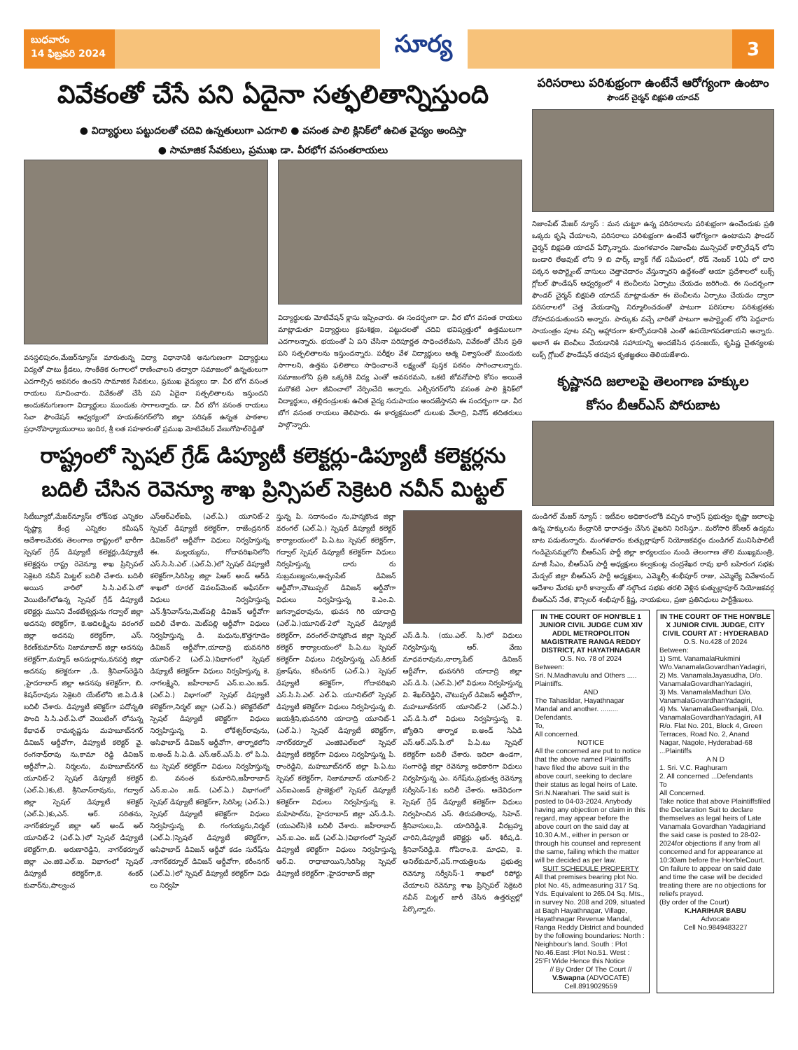బుధవారం
14 ఫిబ్రవరి 2024
సూర్య
3
వివేకంతో చేసే పని ఏదైనా సత్ఫలితాన్నిస్తుంది
● విద్యార్థులు పట్టుదలతో చదివి ఉన్నతులుగా ఎదగాలి ● వసంత పాలి క్లినిక్‌లో ఉచిత వైద్యం అందిస్తా
● సామాజిక సేవకులు, ప్రముఖ డా. వీరభోగ వసంతరాయలు
వనస్థలిపురం,మేజర్‌న్యూస్‌ః మారుతున్న విద్యా విధానానికి అనుగుణంగా విద్యార్థులు విద్యతో పాటు క్రీడలు, సాంకేతిక రంగాలలో రాణించాలని తద్వారా సమాజంలో ఉన్నతులుగా ఎదగాల్సిన అవసరం ఉందని సామాజిక సేవకులు, ప్రముఖ వైద్యులు డా. వీర బోగ వసంత రాయలు సూచించారు. వివేకంతో చేసే పని ఏదైనా సత్ఫలితాలను ఇస్తుందని అందుకనుగుణంగా విద్యార్థులు ముందుకు సాగాలన్నారు. డా. వీర బోగ వసంత రాయలు సేవా ఫౌండేషన్ ఆధ్వర్యంలో హయత్‌నగర్‌లోని జిల్లా పరిషత్ ఉన్నత పాఠశాల ప్రధానోపాధ్యాయురాలు ఇందిర, శ్రీ లత సహకారంతో ప్రముఖ మోటివేటర్ వేణుగోపాల్‌రెడ్డితో
విద్యార్థులకు మోటివేషన్ క్లాసు ఇప్పించారు. ఈ సందర్భంగా డా. వీర బోగ వసంత రాయలు మాట్లాడుతూ విద్యార్థులు క్రమశిక్షణ, పట్టుదలతో చదివి భవిష్యత్తులో ఉత్తములుగా ఎదగాలన్నారు. భయంతో ఏ పని చేసినా పరిపూర్ణత సాధించలేమని, వివేకంతో చేసిన ప్రతి పని సత్ఫలితాలను ఇస్తుందన్నారు. పరీక్షల వేళ విద్యార్థులు ఆత్మ విశ్వాసంతో ముందుకు సాగాలని, ఉత్తమ ఫలితాలు సాధించాలనే లక్ష్యంతో పుస్తక పఠనం సాగించాలన్నారు. సమాజంలోని ప్రతి ఒక్కరికి విద్య ఎంతో అవసరమని, ఒకటి జోవనోపాధి కోసం అయితే మరొకటి ఎలా జీవించాలో నేర్పించేది అన్నారు. ఎల్బీనగర్‌లోని వసంత పాలి క్లినిక్‌లో విద్యార్థులు, తల్లిదండ్రులకు ఉచిత వైద్య సదుపాయం అందజేస్తానని ఈ సందర్భంగా డా. వీర బోగ వసంత రాయలు తెలిపారు. ఈ కార్యక్రమంలో దులుకు వేలాద్రి, వినోద్ తదితరులు పాల్గొన్నారు.
రాష్ట్రంలో స్పెషల్ గ్రేడ్ డిప్యూటీ కలెక్టర్లు-డిప్యూటీ కలెక్టర్లను
బదిలీ చేసిన రెవెన్యూ శాఖ ప్రిన్సిపల్ సెక్రెటరి నవీన్ మిట్టల్
సిటీబ్యూరో,మేజర్‌న్యూస్‌ః లోక్‌సభ ఎన్నికల దృష్ట్యా కేంద్ర ఎన్నికల కమీషన్ ఆదేశాలమేరకు తెలంగాణ రాష్ట్రంలో భారీగా స్పెషల్ గ్రేడ్ డిప్యూటీ కలెక్టర్లు,డిప్యూటీ కలెక్టర్లను రాష్ట్ర రెవెన్యూ శాఖ ప్రిన్సిపల్ సెక్రెటరి నవీన్ మిట్టల్ బదిలీ చేశారు. బదిలీ అయిన వారిలో సి.సి.ఎల్.ఏ.లో వెయిటింగ్‌లోఉన్న స్పెషల్ గ్రేడ్ డిప్యూటీ కలెక్టర్లు మునిని వేంకటేశ్వర్లును గద్వాల్ జిల్లా అదనపు కలెక్టర్‌గా, కె.ఆదిలక్ష్మిను వరంగల్ జిల్లా అదనపు కలెక్టర్‌గా, ఎస్. కిరణ్‌కుమార్‌ను నిజామాబాద్ జిల్లా అదనపు కలెక్టర్‌గా,మహ్మద్ అసదుల్లాను,వనపర్తి జిల్లా అదనపు కలెక్టరుగా ,డి. శ్రీనివాస్‌రెడ్డిని ,హైదరాబాద్ జిల్లా అదనపు కలెక్టర్‌గా, బి. కిషన్‌రావును సెక్రెటరి యేట్‌లోని జి.ఏ.డి.కి బదిలీ చేశారు. డిప్యూటీ కలెక్టర్‌గా పదోన్నతి పొంది సి.సి.ఎల్.ఏ.లో వెయిటింగ్ లోనున్న కేథావత్ రామకృష్ణను మహబూబ్‌నగర్ డివిజన్ ఆర్డీవోగా, డిప్యూటీ కలెక్టర్ వై. రంగనాథ్‌రావు ను,కామా రెడ్డి డివిజన్ ఆర్డీవోగా,ఏ. నిర్మలను, మహబూబ్‌నగర్ యూనిట్-2 స్పెషల్ డిప్యూటీ కలెక్టర్ (ఎల్.ఏ.)కు,టి. శ్రీనివాస్‌రావును, గద్వాల్ జిల్లా స్పెషల్ డిప్యూటీ కలెక్టర్ (ఎల్.ఏ.)కు,ఎన్. ఆర్. సరితను, నాగర్‌కర్నూల్ జిల్లా ఆర్ అండ్ ఆర్ యూనిట్-2 (ఎల్.ఏ.)లో స్పెషల్ డిప్యూటీ కలెక్టర్‌గా,బి. అరుణారెడ్డిని, నాగర్‌కర్నూల్ జిల్లా ఎం.జికె.ఎల్.ఐ. విభాగంలో స్పెషల్ డిప్యూటీ కలెక్టర్‌గా,కె. శంకర్ కువార్‌ను,పాల్వంచ
ఎస్ఆర్ఎల్ఐపి, (ఎల్.ఏ.) యూనిట్-2 స్పెషల్ డిప్యూటీ కలెక్టర్‌గా, రాజేంద్రనగర్ డివిజన్‌లో ఆర్డీవోగా విధులు నిర్వహిస్తున్న ఈ. మల్లయ్యను, గోదావరిఖనిలోని ఎస్.సి.సి.ఎల్ .(ఎల్.ఏ.)లో స్పెషల్ డిప్యూటీ కలెక్టర్‌గా,సిరిసిల్ల జిల్లా పిఆర్ అండ్ ఆర్‌డి శాఖలో రూరల్ డెవలప్‌మెంట్ ఆఫీసర్‌గా విధులు నిర్వహిస్తున్న ఎన్.శ్రీనివాస్‌ను,మెట్‌పల్లి డివిజన్ ఆర్డీవోగా బదిలీ చేశారు. మెట్‌పల్లి ఆర్డీవోగా విధులు నిర్వహిస్తున్న డి. మధును,కొత్తగూడెం డివిజన్ ఆర్డీవోగా,యాదాద్రి భువనగిరి యూనిట్-2 (ఎల్.ఏ.)విభాగంలో స్పెషల్ డిప్యూటీ కలెక్టర్‌గా విధులు నిర్వహిస్తున్న కె. నాగలక్ష్మిని, జహీరాబాద్ ఎన్.ఐ.ఎం.జడ్. (ఎల్.ఏ.) విభాగంలో స్పెషల్ డిప్యూటీ కలెక్టర్‌గా,నిర్మల్ జిల్లా (ఎల్.ఏ.) కలెక్టరేట్‌లో స్పెషల్ డిప్యూటీ కలెక్టర్‌గా విధులు నిర్వహిస్తున్న వి. లోకేశ్వర్‌రావును, ఆసిఫాబాద్ డివిజన్ ఆర్డీవోగా, తార్నాకలోని ఐ.అండ్ సి.ఏ.డి. ఎస్.ఆర్.ఎస్.పి. లో పి.ఏ. టు స్పెషల్ కలెక్టర్‌గా విధులు నిర్వహిస్తున్న బి. వనంత కుమారిని,జహీరాబాద్ ఎన్.ఐ.ఎం .జడ్. (ఎల్.ఏ.) విభాగంలో స్పెషల్ డిప్యూటీ కలెక్టర్‌గా, సిరిసిల్ల (ఎల్.ఏ.) స్పెషల్ డిప్యూటీ కలెక్టర్‌గా విధులు నిర్వహిస్తున్న బి. గంగయ్యను,నిర్మల్ (ఎల్.ఏ.)స్పెషల్ డిప్యూటీ కలెక్టర్‌గా, ఆసిఫాబాద్ డివిజన్ ఆర్డీవో కడం సురేష్‌ను ,నాగర్‌కర్నూల్ డివిజన్ ఆర్డీవోగా, కరీంనగర్ (ఎల్.ఏ.)లో స్పెషల్ డిప్యూటీ కలెక్టర్‌గా విధు లు నిర్వహి
స్తున్న పి. సదానందం ను,హన్మకొండ జిల్లా వరంగల్ (ఎల్.ఏ.) స్పెషల్ డిప్యూటీ కలెక్టర్ కార్యాలయంలో పి.ఏ.టు స్పెషల్ కలెక్టర్‌గా, గద్వాల్ స్పెషల్ డిప్యూటీ కలెక్టర్‌గా విధులు నిర్వహిస్తున్న దారు రు సుబ్రమణ్యంను,అచ్చంపేట్ డివిజన్ ఆర్డీవోగా,చౌటుప్పల్ డివిజన్ ఆర్డీవోగా విధులు నిర్వహిస్తున్న కె.ఎం.వి. జగన్నాథరావును, భువన గిరి యాదాద్రి (ఎల్.ఏ.)యూనిట్-2లో స్పెషల్ డిప్యూటీ కలెక్టర్‌గా, వరంగల్-హన్మకొండ జిల్లా స్పెషల్ కలెక్టర్ కార్యాలయంలో పి.ఏ.టు స్పెషల్ కలెక్టర్‌గా విధులు నిర్వహిస్తున్న ఎస్.కిరణ్ ప్రకాష్‌ను, కరీంనగర్ (ఎల్.ఏ.) స్పెషల్ డిప్యూటీ కలెక్టర్‌గా, గోదావరిఖని ఎస్.సి.సి.ఎల్. ఎల్.ఏ. యూనిట్‌లో స్పెషల్ డిప్యూటీ కలెక్టర్‌గా విధులు నిర్వహిస్తున్న బి. జయశ్రీని,భువనగిరి యాదాద్రి యూనిట్-1 (ఎల్.ఏ.) స్పెషల్ డిప్యూటీ కలెక్టర్‌గా, నాగర్‌కర్నూల్ ఎంజికెఎల్ఐలో స్పెషల్ డిప్యూటీ కలెక్టర్‌గా విధులు నిర్వహిస్తున్న పి. రాంరెడ్డిని, మహబూబ్‌నగర్ జిల్లా పి.ఏ.టు స్పెషల్ కలెక్టర్‌గా, నిజామాబాద్ యూనిట్-2 ఎన్ఐఎంజడ్ ప్రాజెక్టులో స్పెషల్ డిప్యూటీ కలెక్టర్‌గా విధులు నిర్వహిస్తున్న కె. మహిపాల్‌ను, హైదరాబాద్ జిల్లా ఎస్.డి.సి.(యుఎల్‌సి)కి బదిలీ చేశారు. జహీరాబాద్ ఎన్.ఐ.ఎం. జడ్ (ఎల్.ఏ.)విభాగంలో స్పెషల్ డిప్యూటీ కలెక్టర్‌గా విధులు నిర్వహిస్తున్న ఆర్.వి. రాధాబాయిని,సిరిసిల్ల స్పెషల్ డిప్యూటీ కలెక్టర్‌గా ,హైదరాబాద్ జిల్లా
ఎస్.డి.సి. (యు.ఎల్. సి.)లో విధులు నిర్వహిస్తున్న ఆర్. వేణు మాధవరావును,నార్కాపేట్ డివిజన్ ఆర్డీవోగా, భువనగిరి యాదాద్రి జిల్లా ఎస్.డి.సి. (ఎల్.ఏ.)లో విధులు నిర్వహిస్తున్న వి. శేఖర్‌రెడ్డిని, చౌటుప్పల్ డివిజన్ ఆర్డీవోగా, మహబూబ్‌నగర్ యూనిట్-2 (ఎల్.ఏ.) ఎస్.డి.సి.లో విధులు నిర్వహిస్తున్న కె. జ్యోతిని తార్నాక ఐ.అండ్ సిఏడి ఎస్.ఆర్.ఎస్.పి.లో పి.ఏ.టు స్పెషల్ కలెక్టర్‌గా బదిలీ చేశారు. ఇదిలా ఉండగా, సంగారెడ్డి జిల్లా రెవెన్యూ అధికారిగా విధులు నిర్వహిస్తున్న ఎం. నగేష్‌ను,ప్రభుత్వ రెవెన్యూ సర్వీసెస్-1కు బదిలీ చేశారు. అదేవిధంగా స్పెషల్ గ్రేడ్ డిప్యూటీ కలెక్టర్‌గా విధులు నిర్వహించిన ఎస్. తిరుపతిరావు, సిహెచ్. శ్రీనివాసులు,పి. యాదిరెడ్డి,కె. వీరబ్రహ్మ చారిని,డిప్యూటీ కలెక్టర్లు ఆర్. శిరీష,డి. శ్రీనివాస్‌రెడ్డి,కె. గోపిరాం,కె. మాధవి, కె. అనిల్‌కుమార్,ఎస్.గాయత్రిలను ప్రభుత్వ రెవెన్యూ సర్వీసెస్-1 శాఖలో రిపోర్టు చేయాలని రెవెన్యూ శాఖ ప్రిన్సిపల్ సెక్రెటరి నవీన్ మిట్టల్ జారీ చేసిన ఉత్తర్వుల్లో పేర్కొన్నారు.
పరిసరాలు పరిశుభ్రంగా ఉంటేనే ఆరోగ్యంగా ఉంటాం
ఫౌండర్ చైర్మన్ బిక్షపతి యాదవ్
నిజాంపేట్ మేజర్ న్యూస్ : మన చుట్టూ ఉన్న పరిసరాలను పరిశుభ్రంగా ఉంచేందుకు ప్రతి ఒక్కరు కృషి చేయాలని, పరిసరాలు పరిశుభ్రంగా ఉంటేనే ఆరోగ్యంగా ఉంటామని ఫౌండర్ చైర్మన్ బిక్షపతి యాదవ్ పేర్కొన్నారు. మంగళవారం నిజాంపేట మున్సిపల్ కార్పొరేషన్ లోని బండారి లేఅవుట్ లోని 9 బి పార్క్ బ్యాక్ గేట్ సమీపంలో, రోడ్ నెంబర్ 10ఏ లో దారి పక్కన అపార్ట్మెంట్ వాసులు చెత్తాచెదారం వేస్తున్నారని ఉద్దేశంతో ఆయా ప్రదేశాలలో లుక్స్ గ్లోబల్ ఫౌండేషన్ ఆధ్వర్యంలో 4 బెంచీలను ఏర్పాటు చేయడం జరిగింది. ఈ సందర్భంగా ఫౌండర్ చైర్మన్ బిక్షపతి యాదవ్ మాట్లాడుతూ ఈ బెంచీలను ఏర్పాటు చేయడం ద్వారా పరిసరాలలో చెత్త వేయడాన్ని నిర్మూలించడంతో పాటుగా పరిసరాల పరిశుభ్రతకు దోహదపడుతుందని అన్నారు. పార్కుకు వచ్చే వారితో పాటుగా అపార్ట్మెంట్ లోని పెద్దవారు సాయంత్రం పూట వచ్చి ఆహ్లాదంగా కూర్చోవడానికి ఎంతో ఉపయోగపడతాయని అన్నారు. అలాగే ఈ బెంచీలు వేయడానికి సహాయాన్ని అందజేసిన ధనంజయ్, కృపిష్ణ చైతన్యలకు లుక్స్ గ్లోబల్ ఫౌండేషన్ తరవున కృతజ్ఞతలు తెలియజేశారు.
కృష్ణానది జలాలపై తెలంగాణ హక్కుల
కోసం బీఆర్ఎస్ పోరుబాట
దుండిగల్ మేజర్ న్యూస్ : ఇటీవల అధికారంలోకి వచ్చిన కాంగ్రెస్ ప్రభుత్వం కృష్ణా జలాలపై ఉన్న హక్కులను కేంద్రానికి ధారాదత్తం చేసిన వైఖరిని నిరసిస్తూ.. మరోసారి కేసీఆర్ ఉద్యమ బాట పడుతున్నారు. మంగళవారం కుత్బుల్లాపూర్ నియోజకవర్గం దుండిగల్ మునిసిపాలిటీ గండిమైసమ్మలోని బీఆర్ఎస్ పార్టీ జిల్లా కార్యలయం నుండి తెలంగాణ తొలి ముఖ్యమంత్రి, మాజీ సీఎం, బీఆర్ఎస్ పార్టీ అధ్యక్షులు కల్వకుంట్ల చంద్రశేఖర రావు భారీ బహిరంగ సభకు మేడ్చల్ జిల్లా బీఆర్ఎస్ పార్టీ అధ్యక్షులు, ఎమ్మెల్సీ శంభీపూర్ రాజు, ఎమ్మెల్యే వివేకానంద్ ఆదేశాల మేరకు భారీ కాన్వాయ్ తో నల్గొండ సభకు తరలి వెళ్లిన కుత్బుల్లాపూర్ నియోజకవర్గ బీఆర్ఎస్ నేత, కౌన్సిలర్ శంభీపూర్ క్రిష్ణ, నాయకులు, ప్రజా ప్రతినిధులు పార్టీశ్రేణులు.
IN THE COURT OF HON'BLE 1 JUNIOR CIVIL JUDGE CUM XIV ADDL METROPOLITON MAGISTRATE RANGA REDDY DISTRICT, AT HAYATHNAGAR
O.S. No. 78 of 2024
Between:
Sri. N.Madhavulu and Others ..... Plaintiffs.
AND
The Tahasildar, Hayathnagar Mandal and another. ......... Defendants.
To,
All concerned.
NOTICE
All the concerned are put to notice that the above named Plaintiffs have filed the above suit in the above court, seeking to declare their status as legal heirs of Late. Sri.N.Narahari. The said suit is posted to 04-03-2024. Anybody having any objection or claim in this regard, may appear before the above court on the said day at 10.30 A.M., either in person or through his counsel and represent the same, failing which the matter will be decided as per law.
SUIT SCHEDULE PROPERTY
All that premises bearing plot No. plot No. 45, admeasuring 317 Sq. Yds. Equivalent to 265.04 Sq. Mts., in survey No. 208 and 209, situated at Bagh Hayathnagar, Village, Hayathnagar Revenue Mandal, Ranga Reddy District and bounded by the following boundaries: North : Neighbour's land. South : Plot No.46.East :Plot No.51. West : 25'Ft Wide Hence this Notice
// By Order Of The Court //
V.Swapna (ADVOCATE)
Cell.8919029559
IN THE COURT OF THE HON'BLE X JUNIOR CIVIL JUDGE, CITY CIVIL COURT AT : HYDERABAD
O.S. No.428 of 2024
Between:
1) Smt. VanamalaRukmini W/o.VanamalaGovardhanYadagiri,
2) Ms. VanamalaJayasudha, D/o. VanamalaGovardhanYadagiri,
3) Ms. VanamalaMadhuri D/o. VanamalaGovardhanYadagiri,
4) Ms. VanamalaGeethanjali, D/o. VanamalaGovardhanYadagiri, All R/o. Flat No. 201, Block 4, Green Terraces, Road No. 2, Anand Nagar, Nagole, Hyderabad-68 ...Plaintiffs
A N D
1. Sri. V.C. Raghuram
2. All concerned ...Defendants
To
All Concerned.
Take notice that above Plaintiffsfiled the Declaration Suit to declare themselves as legal heirs of Late Vanamala Govardhan Yadagiriand the said case is posted to 28-02-2024for objections if any from all concerned and for appearance at 10:30am before the Hon'bleCourt. On failure to appear on said date and time the case will be decided treating there are no objections for reliefs prayed.
(By order of the Court)
K.HARIHAR BABU
Advocate
Cell No.9849483227